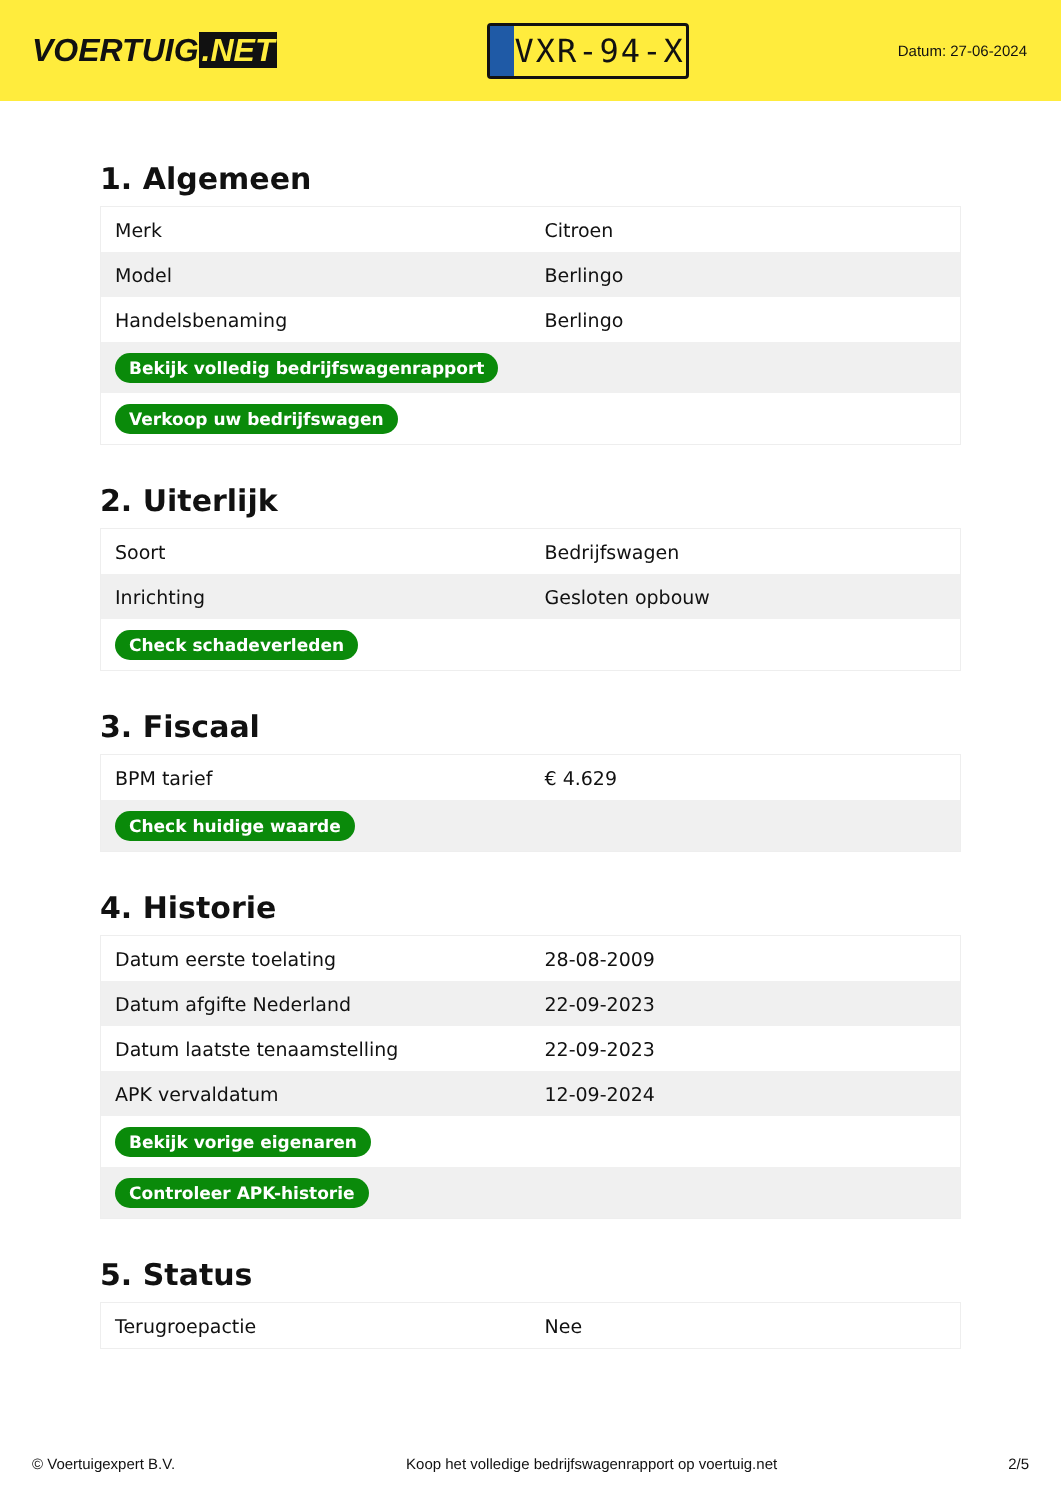VOERTUIG.NET
VXR-94-X
Datum: 27-06-2024
1. Algemeen
| Merk | Citroen |
| Model | Berlingo |
| Handelsbenaming | Berlingo |
| Bekijk volledig bedrijfswagenrapport | |
| Verkoop uw bedrijfswagen | |
2. Uiterlijk
| Soort | Bedrijfswagen |
| Inrichting | Gesloten opbouw |
| Check schadeverleden | |
3. Fiscaal
| BPM tarief | € 4.629 |
| Check huidige waarde | |
4. Historie
| Datum eerste toelating | 28-08-2009 |
| Datum afgifte Nederland | 22-09-2023 |
| Datum laatste tenaamstelling | 22-09-2023 |
| APK vervaldatum | 12-09-2024 |
| Bekijk vorige eigenaren | |
| Controleer APK-historie | |
5. Status
| Terugroepactie | Nee |
© Voertuigexpert B.V. Koop het volledige bedrijfswagenrapport op voertuig.net 2/5